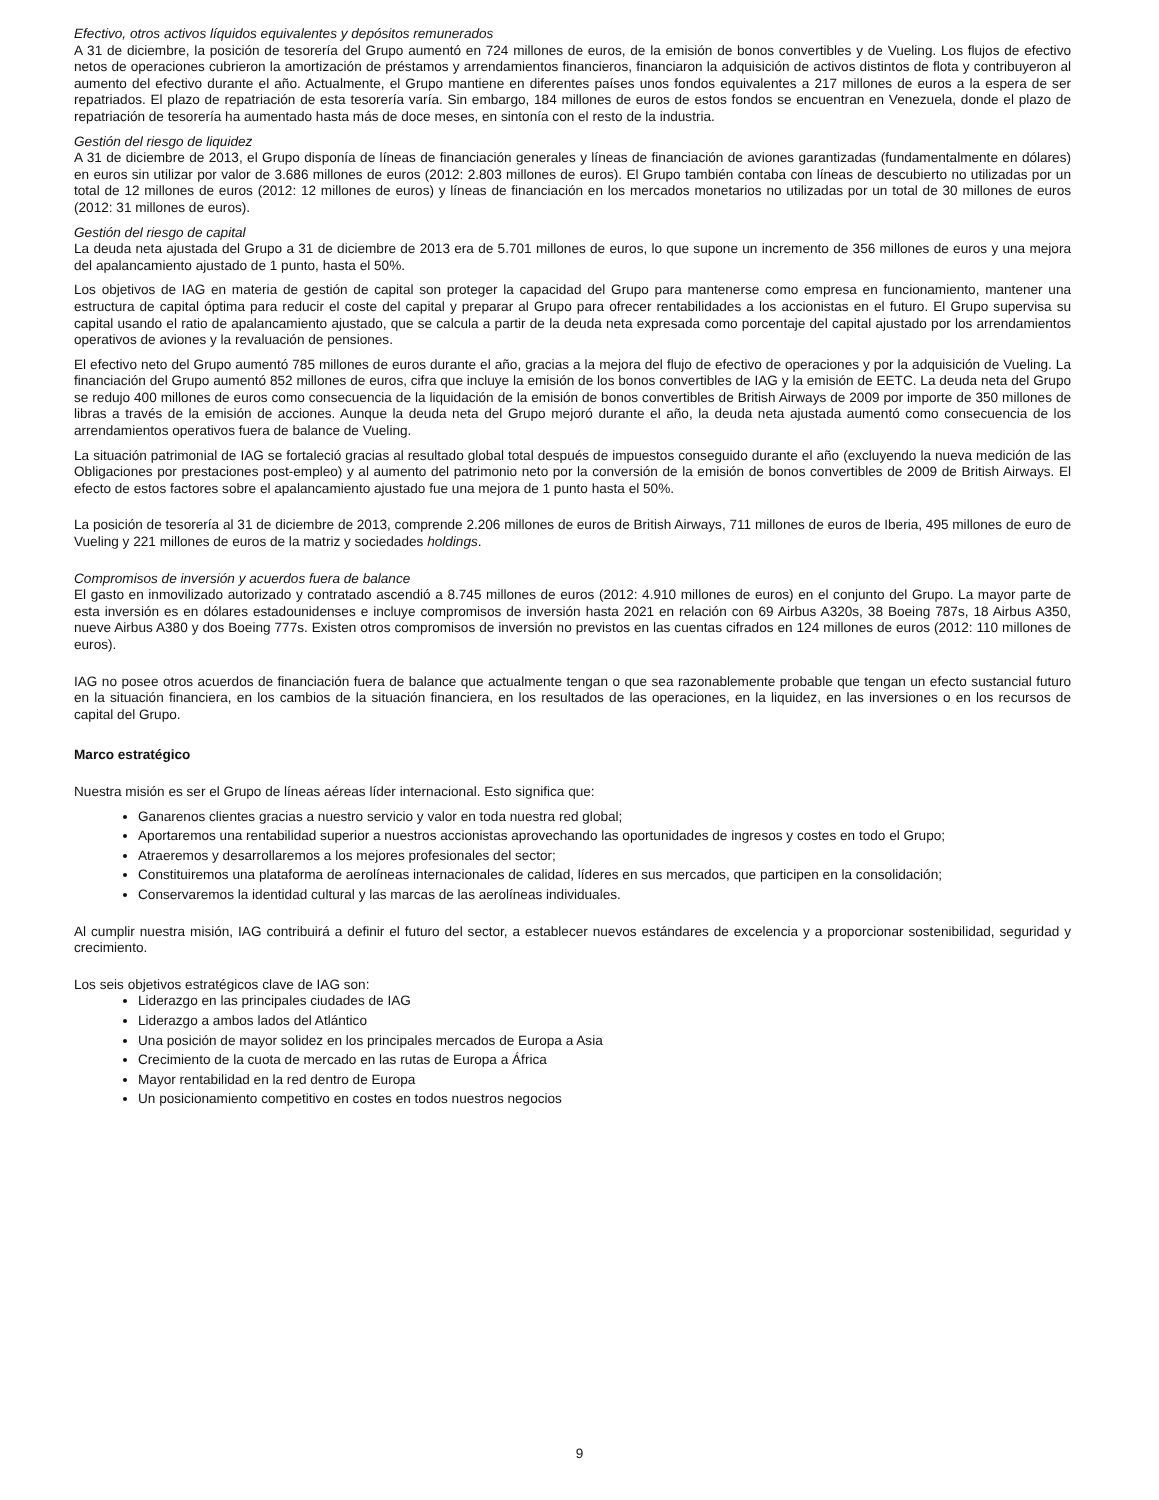Efectivo, otros activos líquidos equivalentes y depósitos remunerados
A 31 de diciembre, la posición de tesorería del Grupo aumentó en 724 millones de euros, de la emisión de bonos convertibles y de Vueling. Los flujos de efectivo netos de operaciones cubrieron la amortización de préstamos y arrendamientos financieros, financiaron la adquisición de activos distintos de flota y contribuyeron al aumento del efectivo durante el año. Actualmente, el Grupo mantiene en diferentes países unos fondos equivalentes a 217 millones de euros a la espera de ser repatriados. El plazo de repatriación de esta tesorería varía. Sin embargo, 184 millones de euros de estos fondos se encuentran en Venezuela, donde el plazo de repatriación de tesorería ha aumentado hasta más de doce meses, en sintonía con el resto de la industria.
Gestión del riesgo de liquidez
A 31 de diciembre de 2013, el Grupo disponía de líneas de financiación generales y líneas de financiación de aviones garantizadas (fundamentalmente en dólares) en euros sin utilizar por valor de 3.686 millones de euros (2012: 2.803 millones de euros). El Grupo también contaba con líneas de descubierto no utilizadas por un total de 12 millones de euros (2012: 12 millones de euros) y líneas de financiación en los mercados monetarios no utilizadas por un total de 30 millones de euros (2012: 31 millones de euros).
Gestión del riesgo de capital
La deuda neta ajustada del Grupo a 31 de diciembre de 2013 era de 5.701 millones de euros, lo que supone un incremento de 356 millones de euros y una mejora del apalancamiento ajustado de 1 punto, hasta el 50%.
Los objetivos de IAG en materia de gestión de capital son proteger la capacidad del Grupo para mantenerse como empresa en funcionamiento, mantener una estructura de capital óptima para reducir el coste del capital y preparar al Grupo para ofrecer rentabilidades a los accionistas en el futuro. El Grupo supervisa su capital usando el ratio de apalancamiento ajustado, que se calcula a partir de la deuda neta expresada como porcentaje del capital ajustado por los arrendamientos operativos de aviones y la revaluación de pensiones.
El efectivo neto del Grupo aumentó 785 millones de euros durante el año, gracias a la mejora del flujo de efectivo de operaciones y por la adquisición de Vueling. La financiación del Grupo aumentó 852 millones de euros, cifra que incluye la emisión de los bonos convertibles de IAG y la emisión de EETC. La deuda neta del Grupo se redujo 400 millones de euros como consecuencia de la liquidación de la emisión de bonos convertibles de British Airways de 2009 por importe de 350 millones de libras a través de la emisión de acciones. Aunque la deuda neta del Grupo mejoró durante el año, la deuda neta ajustada aumentó como consecuencia de los arrendamientos operativos fuera de balance de Vueling.
La situación patrimonial de IAG se fortaleció gracias al resultado global total después de impuestos conseguido durante el año (excluyendo la nueva medición de las Obligaciones por prestaciones post-empleo) y al aumento del patrimonio neto por la conversión de la emisión de bonos convertibles de 2009 de British Airways. El efecto de estos factores sobre el apalancamiento ajustado fue una mejora de 1 punto hasta el 50%.
La posición de tesorería al 31 de diciembre de 2013, comprende 2.206 millones de euros de British Airways, 711 millones de euros de Iberia, 495 millones de euro de Vueling y 221 millones de euros de la matriz y sociedades holdings.
Compromisos de inversión y acuerdos fuera de balance
El gasto en inmovilizado autorizado y contratado ascendió a 8.745 millones de euros (2012: 4.910 millones de euros) en el conjunto del Grupo. La mayor parte de esta inversión es en dólares estadounidenses e incluye compromisos de inversión hasta 2021 en relación con 69 Airbus A320s, 38 Boeing 787s, 18 Airbus A350, nueve Airbus A380 y dos Boeing 777s. Existen otros compromisos de inversión no previstos en las cuentas cifrados en 124 millones de euros (2012: 110 millones de euros).
IAG no posee otros acuerdos de financiación fuera de balance que actualmente tengan o que sea razonablemente probable que tengan un efecto sustancial futuro en la situación financiera, en los cambios de la situación financiera, en los resultados de las operaciones, en la liquidez, en las inversiones o en los recursos de capital del Grupo.
Marco estratégico
Nuestra misión es ser el Grupo de líneas aéreas líder internacional. Esto significa que:
Ganarenos clientes gracias a nuestro servicio y valor en toda nuestra red global;
Aportaremos una rentabilidad superior a nuestros accionistas aprovechando las oportunidades de ingresos y costes en todo el Grupo;
Atraeremos y desarrollaremos a los mejores profesionales del sector;
Constituiremos una plataforma de aerolíneas internacionales de calidad, líderes en sus mercados, que participen en la consolidación;
Conservaremos la identidad cultural y las marcas de las aerolíneas individuales.
Al cumplir nuestra misión, IAG contribuirá a definir el futuro del sector, a establecer nuevos estándares de excelencia y a proporcionar sostenibilidad, seguridad y crecimiento.
Los seis objetivos estratégicos clave de IAG son:
Liderazgo en las principales ciudades de IAG
Liderazgo a ambos lados del Atlántico
Una posición de mayor solidez en los principales mercados de Europa a Asia
Crecimiento de la cuota de mercado en las rutas de Europa a África
Mayor rentabilidad en la red dentro de Europa
Un posicionamiento competitivo en costes en todos nuestros negocios
9